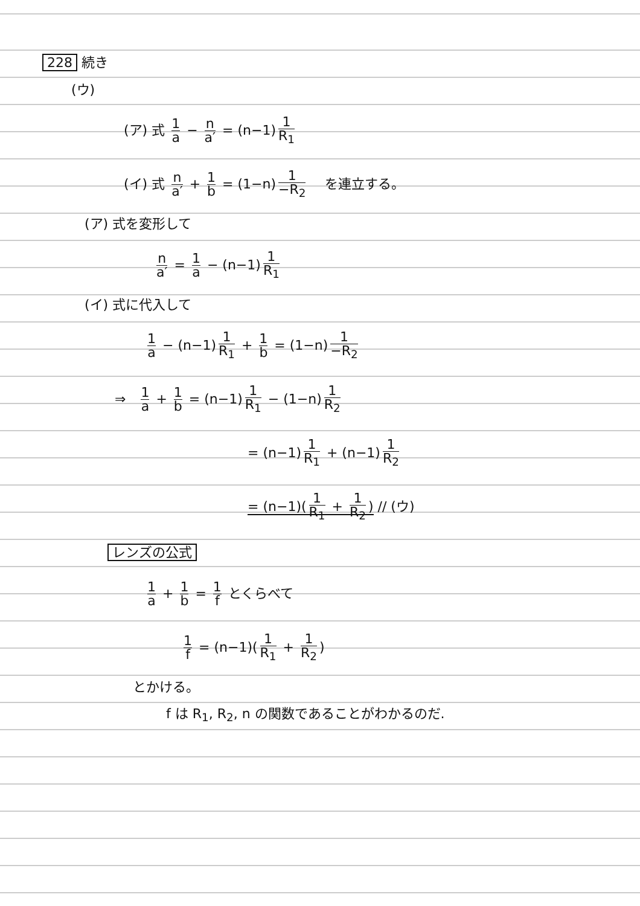228 続き
(ウ)
(ア) 式 1 a − n a′ = (n−1) 1 R<sub>1</sub>
(イ) 式 n a′ + 1 b = (1−n) 1 −R<sub>2</sub> を連立する。
(ア) 式を変形して
n a′ = 1 a − (n−1) 1 R<sub>1</sub>
(イ) 式に代入して
1 a − (n−1) 1 R<sub>1</sub> + 1 b = (1−n) 1 −R<sub>2</sub>
⇒ 1 a + 1 b = (n−1) 1 R<sub>1</sub> − (1−n) 1 R<sub>2</sub>
= (n−1) 1 R<sub>1</sub> + (n−1) 1 R<sub>2</sub>
= (n−1)(1 R<sub>1</sub> + 1 R<sub>2</sub>) // (ウ)
レンズの公式
1 a + 1 b = 1 f とくらべて
1 f = (n−1)(1 R<sub>1</sub> + 1 R<sub>2</sub>)
とかける。
f は R<sub>1</sub>, R<sub>2</sub>, n の関数であることがわかるのだ.